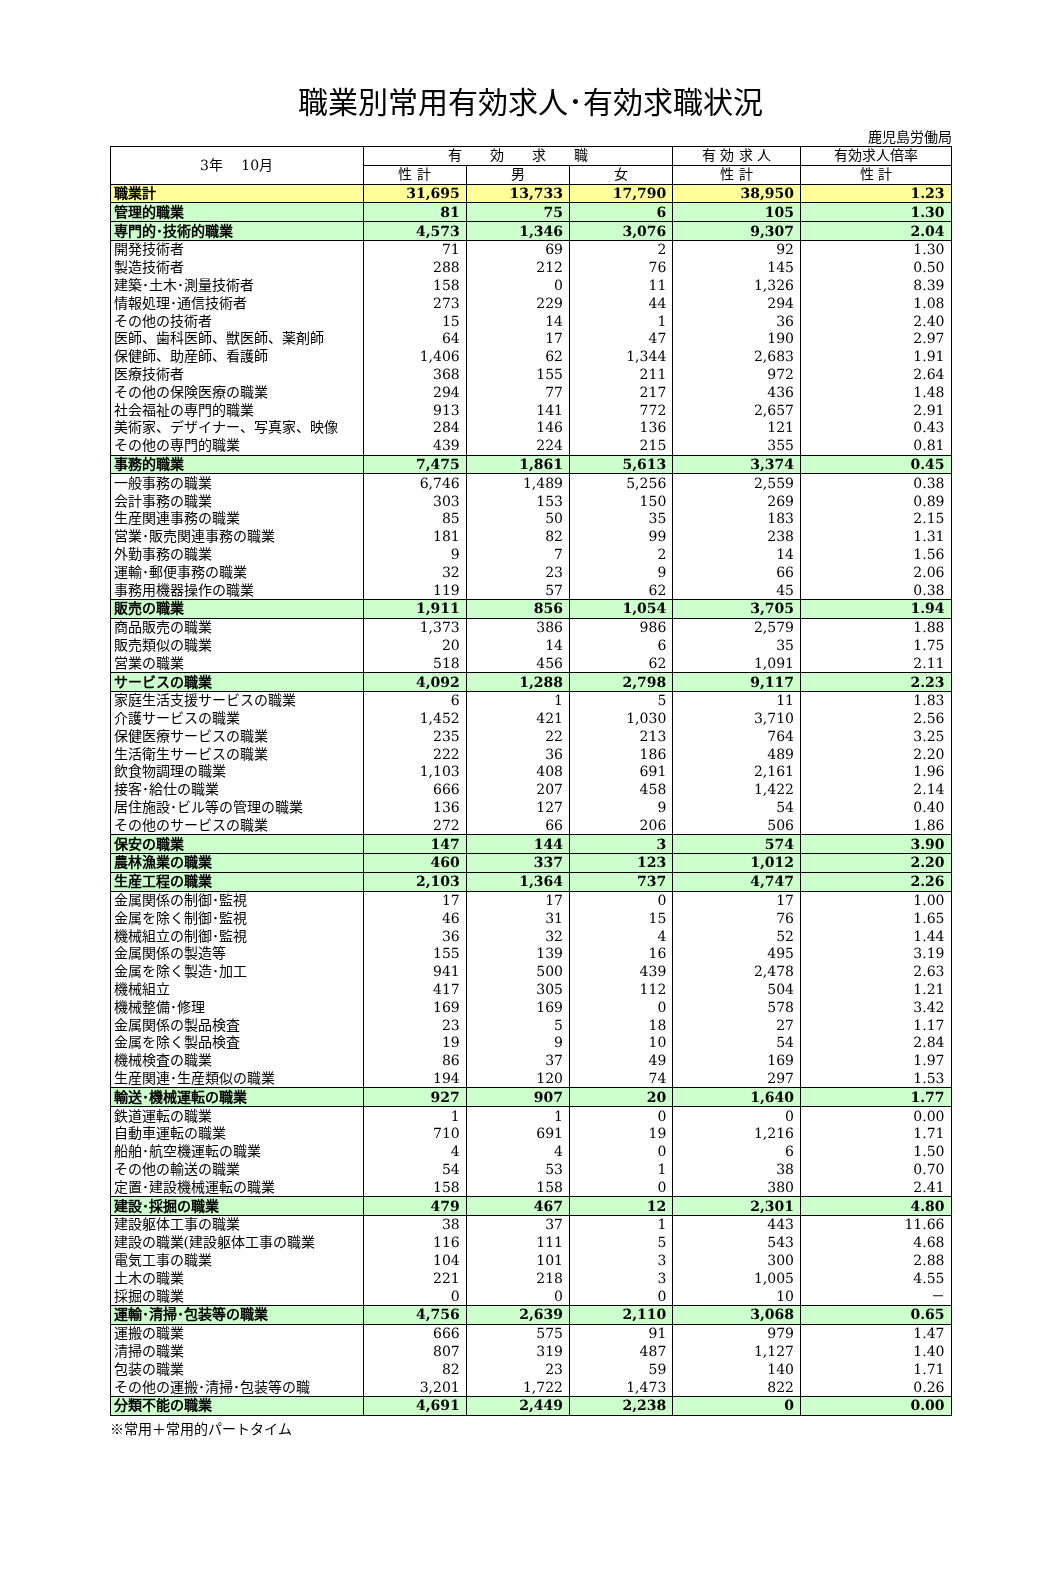職業別常用有効求人･有効求職状況
鹿児島労働局
| 3年 10月 | 有 効 求 職 | | | 有 効 求 人 | 有効求人倍率 |
| --- | --- | --- | --- | --- | --- |
| | 性 計 | 男 | 女 | 性 計 | 性 計 |
| 職業計 | 31,695 | 13,733 | 17,790 | 38,950 | 1.23 |
| 管理的職業 | 81 | 75 | 6 | 105 | 1.30 |
| 専門的･技術的職業 | 4,573 | 1,346 | 3,076 | 9,307 | 2.04 |
| 開発技術者 | 71 | 69 | 2 | 92 | 1.30 |
| 製造技術者 | 288 | 212 | 76 | 145 | 0.50 |
| 建築･土木･測量技術者 | 158 | 0 | 11 | 1,326 | 8.39 |
| 情報処理･通信技術者 | 273 | 229 | 44 | 294 | 1.08 |
| その他の技術者 | 15 | 14 | 1 | 36 | 2.40 |
| 医師、歯科医師、獣医師、薬剤師 | 64 | 17 | 47 | 190 | 2.97 |
| 保健師、助産師、看護師 | 1,406 | 62 | 1,344 | 2,683 | 1.91 |
| 医療技術者 | 368 | 155 | 211 | 972 | 2.64 |
| その他の保険医療の職業 | 294 | 77 | 217 | 436 | 1.48 |
| 社会福祉の専門的職業 | 913 | 141 | 772 | 2,657 | 2.91 |
| 美術家、デザイナー、写真家、映像 | 284 | 146 | 136 | 121 | 0.43 |
| その他の専門的職業 | 439 | 224 | 215 | 355 | 0.81 |
| 事務的職業 | 7,475 | 1,861 | 5,613 | 3,374 | 0.45 |
| 一般事務の職業 | 6,746 | 1,489 | 5,256 | 2,559 | 0.38 |
| 会計事務の職業 | 303 | 153 | 150 | 269 | 0.89 |
| 生産関連事務の職業 | 85 | 50 | 35 | 183 | 2.15 |
| 営業･販売関連事務の職業 | 181 | 82 | 99 | 238 | 1.31 |
| 外勤事務の職業 | 9 | 7 | 2 | 14 | 1.56 |
| 運輸･郵便事務の職業 | 32 | 23 | 9 | 66 | 2.06 |
| 事務用機器操作の職業 | 119 | 57 | 62 | 45 | 0.38 |
| 販売の職業 | 1,911 | 856 | 1,054 | 3,705 | 1.94 |
| 商品販売の職業 | 1,373 | 386 | 986 | 2,579 | 1.88 |
| 販売類似の職業 | 20 | 14 | 6 | 35 | 1.75 |
| 営業の職業 | 518 | 456 | 62 | 1,091 | 2.11 |
| サービスの職業 | 4,092 | 1,288 | 2,798 | 9,117 | 2.23 |
| 家庭生活支援サービスの職業 | 6 | 1 | 5 | 11 | 1.83 |
| 介護サービスの職業 | 1,452 | 421 | 1,030 | 3,710 | 2.56 |
| 保健医療サービスの職業 | 235 | 22 | 213 | 764 | 3.25 |
| 生活衛生サービスの職業 | 222 | 36 | 186 | 489 | 2.20 |
| 飲食物調理の職業 | 1,103 | 408 | 691 | 2,161 | 1.96 |
| 接客･給仕の職業 | 666 | 207 | 458 | 1,422 | 2.14 |
| 居住施設･ビル等の管理の職業 | 136 | 127 | 9 | 54 | 0.40 |
| その他のサービスの職業 | 272 | 66 | 206 | 506 | 1.86 |
| 保安の職業 | 147 | 144 | 3 | 574 | 3.90 |
| 農林漁業の職業 | 460 | 337 | 123 | 1,012 | 2.20 |
| 生産工程の職業 | 2,103 | 1,364 | 737 | 4,747 | 2.26 |
| 金属関係の制御･監視 | 17 | 17 | 0 | 17 | 1.00 |
| 金属を除く制御･監視 | 46 | 31 | 15 | 76 | 1.65 |
| 機械組立の制御･監視 | 36 | 32 | 4 | 52 | 1.44 |
| 金属関係の製造等 | 155 | 139 | 16 | 495 | 3.19 |
| 金属を除く製造･加工 | 941 | 500 | 439 | 2,478 | 2.63 |
| 機械組立 | 417 | 305 | 112 | 504 | 1.21 |
| 機械整備･修理 | 169 | 169 | 0 | 578 | 3.42 |
| 金属関係の製品検査 | 23 | 5 | 18 | 27 | 1.17 |
| 金属を除く製品検査 | 19 | 9 | 10 | 54 | 2.84 |
| 機械検査の職業 | 86 | 37 | 49 | 169 | 1.97 |
| 生産関連･生産類似の職業 | 194 | 120 | 74 | 297 | 1.53 |
| 輸送･機械運転の職業 | 927 | 907 | 20 | 1,640 | 1.77 |
| 鉄道運転の職業 | 1 | 1 | 0 | 0 | 0.00 |
| 自動車運転の職業 | 710 | 691 | 19 | 1,216 | 1.71 |
| 船舶･航空機運転の職業 | 4 | 4 | 0 | 6 | 1.50 |
| その他の輸送の職業 | 54 | 53 | 1 | 38 | 0.70 |
| 定置･建設機械運転の職業 | 158 | 158 | 0 | 380 | 2.41 |
| 建設･採掘の職業 | 479 | 467 | 12 | 2,301 | 4.80 |
| 建設躯体工事の職業 | 38 | 37 | 1 | 443 | 11.66 |
| 建設の職業(建設躯体工事の職業 | 116 | 111 | 5 | 543 | 4.68 |
| 電気工事の職業 | 104 | 101 | 3 | 300 | 2.88 |
| 土木の職業 | 221 | 218 | 3 | 1,005 | 4.55 |
| 採掘の職業 | 0 | 0 | 0 | 10 | － |
| 運輸･清掃･包装等の職業 | 4,756 | 2,639 | 2,110 | 3,068 | 0.65 |
| 運搬の職業 | 666 | 575 | 91 | 979 | 1.47 |
| 清掃の職業 | 807 | 319 | 487 | 1,127 | 1.40 |
| 包装の職業 | 82 | 23 | 59 | 140 | 1.71 |
| その他の運搬･清掃･包装等の職 | 3,201 | 1,722 | 1,473 | 822 | 0.26 |
| 分類不能の職業 | 4,691 | 2,449 | 2,238 | 0 | 0.00 |
※常用＋常用的パートタイム